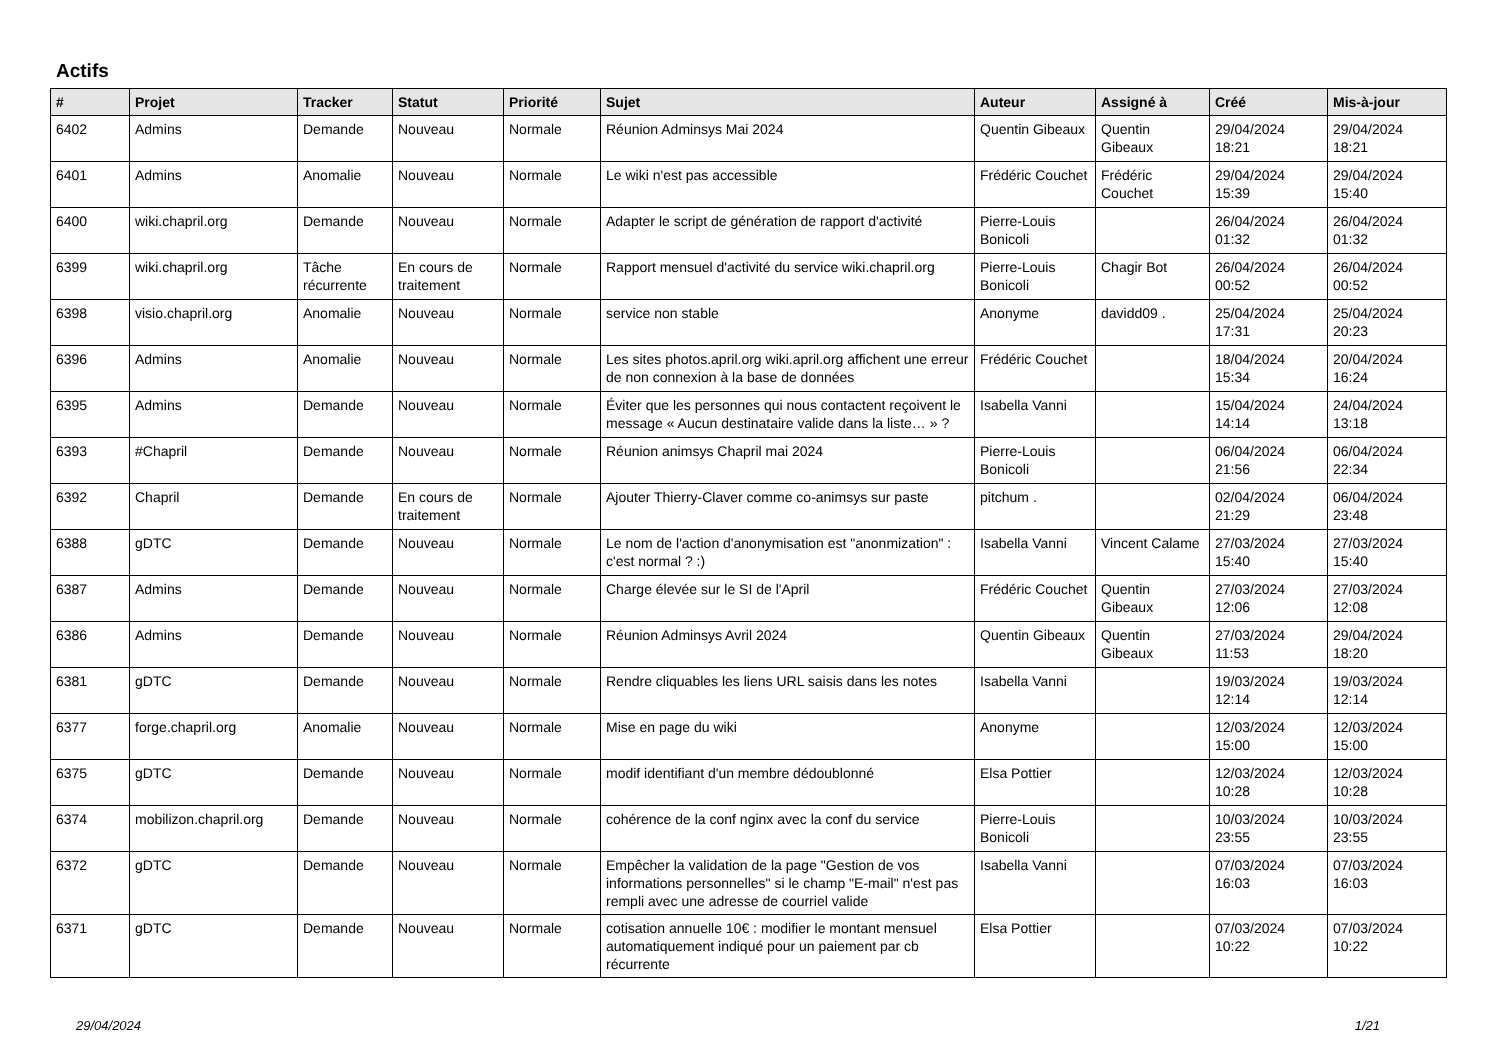Actifs
| # | Projet | Tracker | Statut | Priorité | Sujet | Auteur | Assigné à | Créé | Mis-à-jour |
| --- | --- | --- | --- | --- | --- | --- | --- | --- | --- |
| 6402 | Admins | Demande | Nouveau | Normale | Réunion Adminsys Mai 2024 | Quentin Gibeaux | Quentin Gibeaux | 29/04/2024 18:21 | 29/04/2024 18:21 |
| 6401 | Admins | Anomalie | Nouveau | Normale | Le wiki n'est pas accessible | Frédéric Couchet | Frédéric Couchet | 29/04/2024 15:39 | 29/04/2024 15:40 |
| 6400 | wiki.chapril.org | Demande | Nouveau | Normale | Adapter le script de génération de rapport d'activité | Pierre-Louis Bonicoli | | 26/04/2024 01:32 | 26/04/2024 01:32 |
| 6399 | wiki.chapril.org | Tâche récurrente | En cours de traitement | Normale | Rapport mensuel d'activité du service wiki.chapril.org | Pierre-Louis Bonicoli | Chagir Bot | 26/04/2024 00:52 | 26/04/2024 00:52 |
| 6398 | visio.chapril.org | Anomalie | Nouveau | Normale | service non stable | Anonyme | davidd09 . | 25/04/2024 17:31 | 25/04/2024 20:23 |
| 6396 | Admins | Anomalie | Nouveau | Normale | Les sites photos.april.org wiki.april.org affichent une erreur de non connexion à la base de données | Frédéric Couchet | | 18/04/2024 15:34 | 20/04/2024 16:24 |
| 6395 | Admins | Demande | Nouveau | Normale | Éviter que les personnes qui nous contactent reçoivent le message « Aucun destinataire valide dans la liste… » ? | Isabella Vanni | | 15/04/2024 14:14 | 24/04/2024 13:18 |
| 6393 | #Chapril | Demande | Nouveau | Normale | Réunion animsys Chapril mai 2024 | Pierre-Louis Bonicoli | | 06/04/2024 21:56 | 06/04/2024 22:34 |
| 6392 | Chapril | Demande | En cours de traitement | Normale | Ajouter Thierry-Claver comme co-animsys sur paste | pitchum . | | 02/04/2024 21:29 | 06/04/2024 23:48 |
| 6388 | gDTC | Demande | Nouveau | Normale | Le nom de l'action d'anonymisation est "anonmization" : c'est normal ? :) | Isabella Vanni | Vincent Calame | 27/03/2024 15:40 | 27/03/2024 15:40 |
| 6387 | Admins | Demande | Nouveau | Normale | Charge élevée sur le SI de l'April | Frédéric Couchet | Quentin Gibeaux | 27/03/2024 12:06 | 27/03/2024 12:08 |
| 6386 | Admins | Demande | Nouveau | Normale | Réunion Adminsys Avril 2024 | Quentin Gibeaux | Quentin Gibeaux | 27/03/2024 11:53 | 29/04/2024 18:20 |
| 6381 | gDTC | Demande | Nouveau | Normale | Rendre cliquables les liens URL saisis dans les notes | Isabella Vanni | | 19/03/2024 12:14 | 19/03/2024 12:14 |
| 6377 | forge.chapril.org | Anomalie | Nouveau | Normale | Mise en page du wiki | Anonyme | | 12/03/2024 15:00 | 12/03/2024 15:00 |
| 6375 | gDTC | Demande | Nouveau | Normale | modif identifiant d'un membre dédoublonné | Elsa Pottier | | 12/03/2024 10:28 | 12/03/2024 10:28 |
| 6374 | mobilizon.chapril.org | Demande | Nouveau | Normale | cohérence de la conf nginx avec la conf du service | Pierre-Louis Bonicoli | | 10/03/2024 23:55 | 10/03/2024 23:55 |
| 6372 | gDTC | Demande | Nouveau | Normale | Empêcher la validation de la page "Gestion de vos informations personnelles" si le champ "E-mail" n'est pas rempli avec une adresse de courriel valide | Isabella Vanni | | 07/03/2024 16:03 | 07/03/2024 16:03 |
| 6371 | gDTC | Demande | Nouveau | Normale | cotisation annuelle 10€ : modifier le montant mensuel automatiquement indiqué pour un paiement par cb récurrente | Elsa Pottier | | 07/03/2024 10:22 | 07/03/2024 10:22 |
29/04/2024 1/21